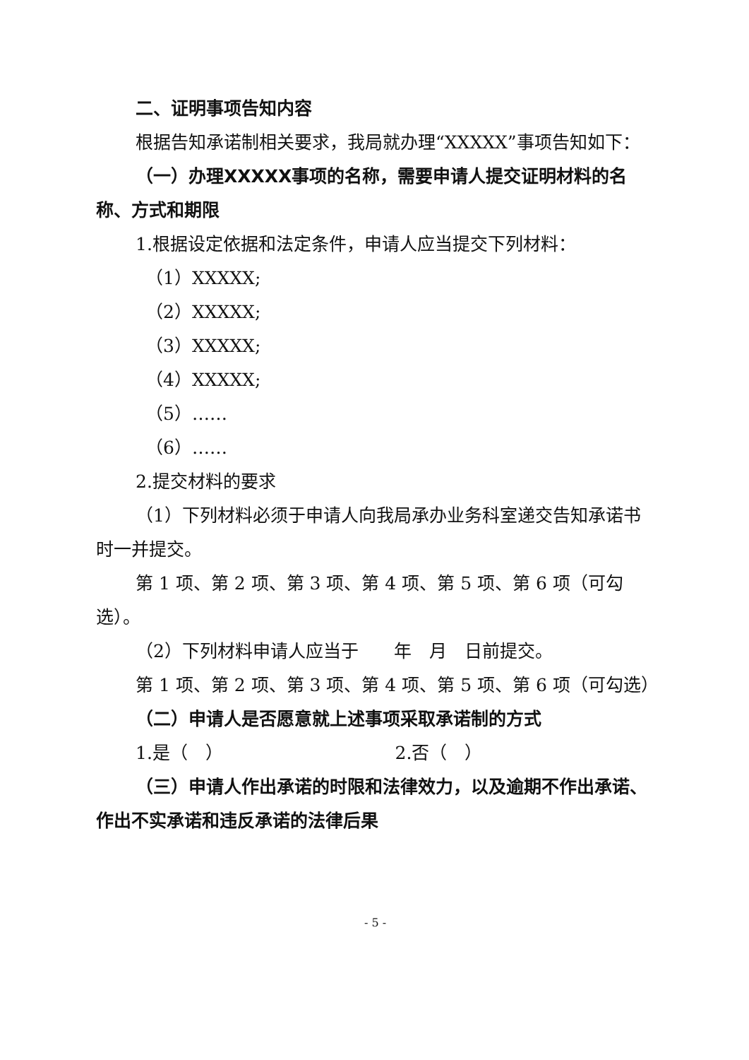二、证明事项告知内容
根据告知承诺制相关要求，我局就办理“XXXXX”事项告知如下：
（一）办理XXXXX事项的名称，需要申请人提交证明材料的名称、方式和期限
1.根据设定依据和法定条件，申请人应当提交下列材料：
（1）XXXXX;
（2）XXXXX;
（3）XXXXX;
（4）XXXXX;
（5）……
（6）……
2.提交材料的要求
（1）下列材料必须于申请人向我局承办业务科室递交告知承诺书时一并提交。
第 1 项、第 2 项、第 3 项、第 4 项、第 5 项、第 6 项（可勾选）。
（2）下列材料申请人应当于　　年　月　日前提交。
第 1 项、第 2 项、第 3 项、第 4 项、第 5 项、第 6 项（可勾选）
（二）申请人是否愿意就上述事项采取承诺制的方式
1.是（　） 2.否（　）
（三）申请人作出承诺的时限和法律效力，以及逾期不作出承诺、作出不实承诺和违反承诺的法律后果
- 5 -